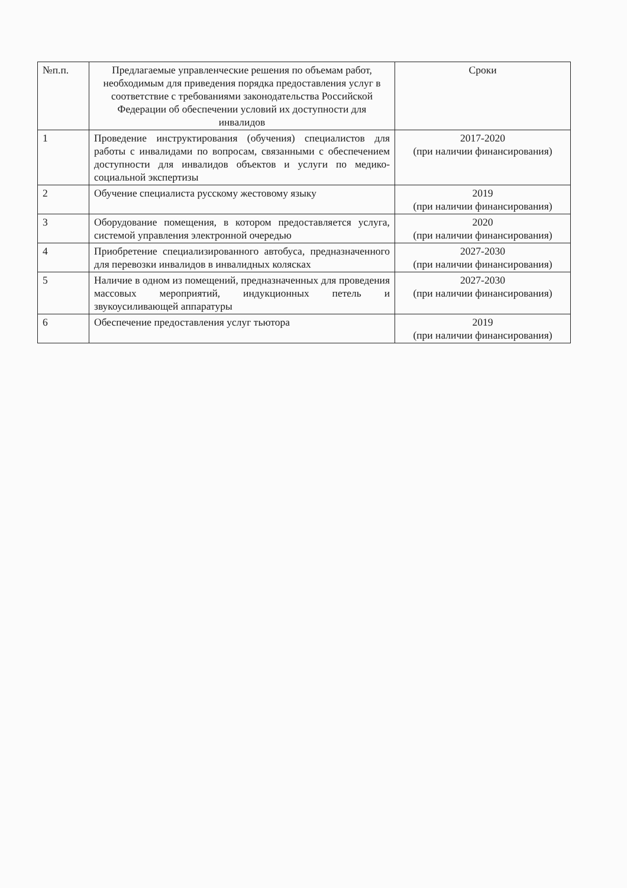| №п.п. | Предлагаемые управленческие решения по объемам работ, необходимым для приведения порядка предоставления услуг в соответствие с требованиями законодательства Российской Федерации об обеспечении условий их доступности для инвалидов | Сроки |
| --- | --- | --- |
| 1 | Проведение инструктирования (обучения) специалистов для работы с инвалидами по вопросам, связанными с обеспечением доступности для инвалидов объектов и услуги по медико-социальной экспертизы | 2017-2020 (при наличии финансирования) |
| 2 | Обучение специалиста русскому жестовому языку | 2019 (при наличии финансирования) |
| 3 | Оборудование помещения, в котором предоставляется услуга, системой управления электронной очередью | 2020 (при наличии финансирования) |
| 4 | Приобретение специализированного автобуса, предназначенного для перевозки инвалидов в инвалидных колясках | 2027-2030 (при наличии финансирования) |
| 5 | Наличие в одном из помещений, предназначенных для проведения массовых мероприятий, индукционных петель и звукоусиливающей аппаратуры | 2027-2030 (при наличии финансирования) |
| 6 | Обеспечение предоставления услуг тьютора | 2019 (при наличии финансирования) |